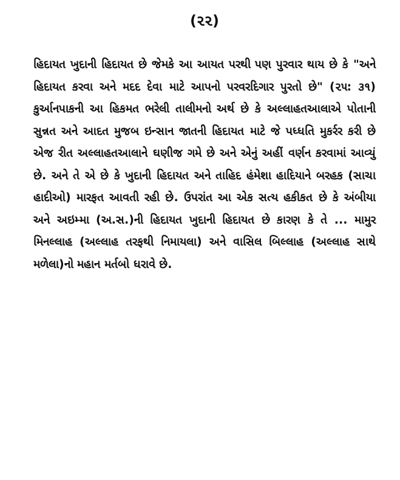(૨૨)
હિદાયત ખુદાની હિદાયત છે જેમકે આ આયત પરથી પણ પુરવાર થાય છે કે "અને હિદાયત કરવા અને મદદ દેવા માટે આપનો પરવરદિગાર પુરતો છે" (૨૫: ૩૧) કુર્આનપાકની આ હિકમત ભરેલી તાલીમનો અર્થ છે કે અલ્લાહતઆલાએ પોતાની સુન્નત અને આદત મુજબ ઇન્સાન જાતની હિદાયત માટે જે પધ્ધતિ મુકર્રર કરી છે એજ રીત અલ્લાહતઆલાને ઘણીજ ગમે છે અને એનું અહીં વર્ણન કરવામાં આવ્યું છે. અને તે એ છે કે ખુદાની હિદાયત અને તાહિદ હંમેશા હાદિયાને બરહક (સાચા હાદીઓ) મારફત આવતી રહી છે. ઉપરાંત આ એક સત્ય હકીકત છે કે અંબીયા અને અઇમ્મા (અ.સ.)ની હિદાયત ખુદાની હિદાયત છે કારણ કે તે ... મામુર મિનલ્લાહ (અલ્લાહ તરફથી નિમાયલા) અને વાસિલ બિલ્લાહ (અલ્લાહ સાથે મળેલા)નો મહાન મર્તબો ધરાવે છે.